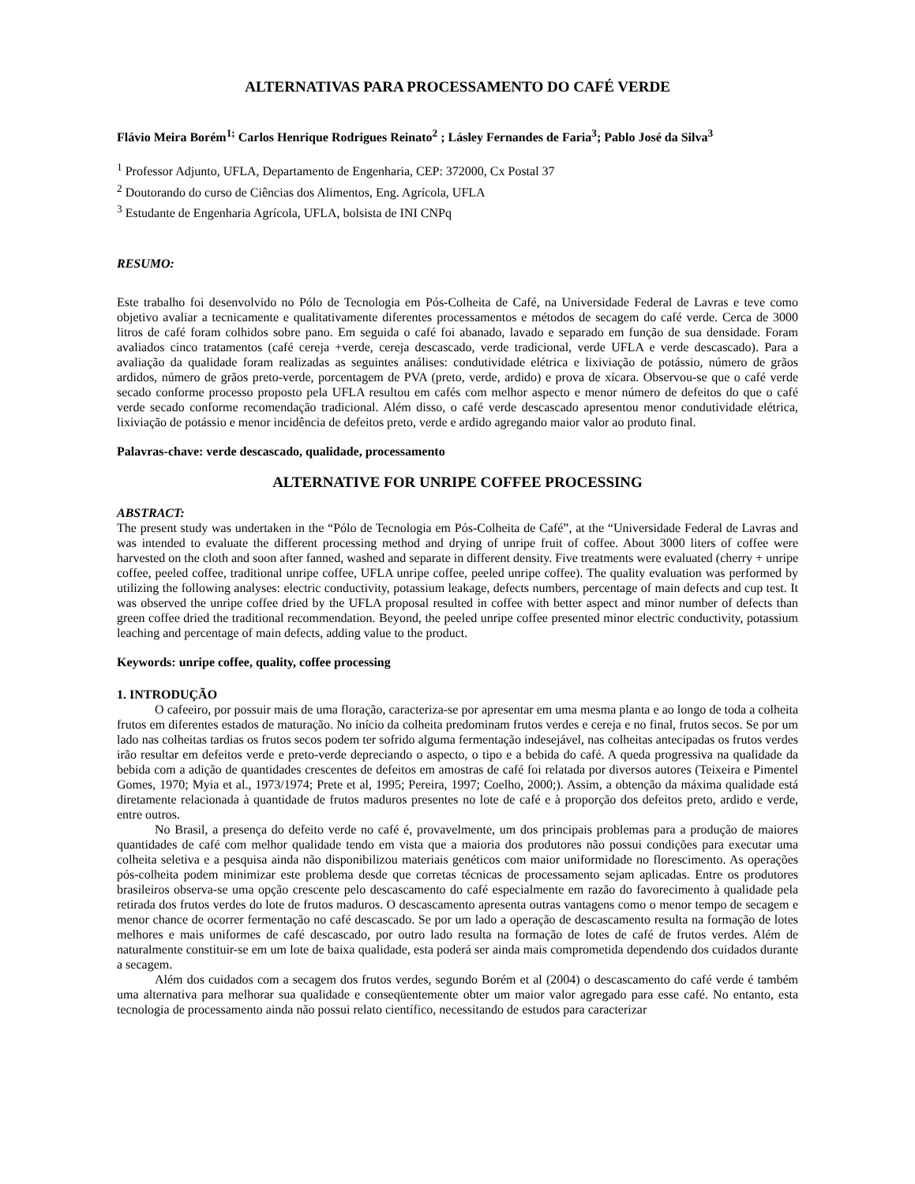ALTERNATIVAS PARA PROCESSAMENTO DO CAFÉ VERDE
Flávio Meira Borém<sup>1;</sup> Carlos Henrique Rodrigues Reinato<sup>2</sup> ; Lásley Fernandes de Faria<sup>3</sup>; Pablo José da Silva<sup>3</sup>
<sup>1</sup> Professor Adjunto, UFLA, Departamento de Engenharia, CEP: 372000, Cx Postal 37
<sup>2</sup> Doutorando do curso de Ciências dos Alimentos, Eng. Agrícola, UFLA
<sup>3</sup> Estudante de Engenharia Agrícola, UFLA, bolsista de INI CNPq
RESUMO:
Este trabalho foi desenvolvido no Pólo de Tecnologia em Pós-Colheita de Café, na Universidade Federal de Lavras e teve como objetivo avaliar a tecnicamente e qualitativamente diferentes processamentos e métodos de secagem do café verde. Cerca de 3000 litros de café foram colhidos sobre pano. Em seguida o café foi abanado, lavado e separado em função de sua densidade. Foram avaliados cinco tratamentos (café cereja +verde, cereja descascado, verde tradicional, verde UFLA e verde descascado). Para a avaliação da qualidade foram realizadas as seguintes análises: condutividade elétrica e lixiviação de potássio, número de grãos ardidos, número de grãos preto-verde, porcentagem de PVA (preto, verde, ardido) e prova de xícara. Observou-se que o café verde secado conforme processo proposto pela UFLA resultou em cafés com melhor aspecto e menor número de defeitos do que o café verde secado conforme recomendação tradicional. Além disso, o café verde descascado apresentou menor condutividade elétrica, lixiviação de potássio e menor incidência de defeitos preto, verde e ardido agregando maior valor ao produto final.
Palavras-chave: verde descascado, qualidade, processamento
ALTERNATIVE FOR UNRIPE COFFEE PROCESSING
ABSTRACT:
The present study was undertaken in the “Pólo de Tecnologia em Pós-Colheita de Café”, at the “Universidade Federal de Lavras and was intended to evaluate the different processing method and drying of unripe fruit of coffee. About 3000 liters of coffee were harvested on the cloth and soon after fanned, washed and separate in different density. Five treatments were evaluated (cherry + unripe coffee, peeled coffee, traditional unripe coffee, UFLA unripe coffee, peeled unripe coffee). The quality evaluation was performed by utilizing the following analyses: electric conductivity, potassium leakage, defects numbers, percentage of main defects and cup test. It was observed the unripe coffee dried by the UFLA proposal resulted in coffee with better aspect and minor number of defects than green coffee dried the traditional recommendation. Beyond, the peeled unripe coffee presented minor electric conductivity, potassium leaching and percentage of main defects, adding value to the product.
Keywords: unripe coffee, quality, coffee processing
1. INTRODUÇÃO
O cafeeiro, por possuir mais de uma floração, caracteriza-se por apresentar em uma mesma planta e ao longo de toda a colheita frutos em diferentes estados de maturação. No início da colheita predominam frutos verdes e cereja e no final, frutos secos. Se por um lado nas colheitas tardias os frutos secos podem ter sofrido alguma fermentação indesejável, nas colheitas antecipadas os frutos verdes irão resultar em defeitos verde e preto-verde depreciando o aspecto, o tipo e a bebida do café. A queda progressiva na qualidade da bebida com a adição de quantidades crescentes de defeitos em amostras de café foi relatada por diversos autores (Teixeira e Pimentel Gomes, 1970; Myia et al., 1973/1974; Prete et al, 1995; Pereira, 1997; Coelho, 2000;). Assim, a obtenção da máxima qualidade está diretamente relacionada à quantidade de frutos maduros presentes no lote de café e à proporção dos defeitos preto, ardido e verde, entre outros.
No Brasil, a presença do defeito verde no café é, provavelmente, um dos principais problemas para a produção de maiores quantidades de café com melhor qualidade tendo em vista que a maioria dos produtores não possui condições para executar uma colheita seletiva e a pesquisa ainda não disponibilizou materiais genéticos com maior uniformidade no florescimento. As operações pós-colheita podem minimizar este problema desde que corretas técnicas de processamento sejam aplicadas. Entre os produtores brasileiros observa-se uma opção crescente pelo descascamento do café especialmente em razão do favorecimento à qualidade pela retirada dos frutos verdes do lote de frutos maduros. O descascamento apresenta outras vantagens como o menor tempo de secagem e menor chance de ocorrer fermentação no café descascado. Se por um lado a operação de descascamento resulta na formação de lotes melhores e mais uniformes de café descascado, por outro lado resulta na formação de lotes de café de frutos verdes. Além de naturalmente constituir-se em um lote de baixa qualidade, esta poderá ser ainda mais comprometida dependendo dos cuidados durante a secagem.
Além dos cuidados com a secagem dos frutos verdes, segundo Borém et al (2004) o descascamento do café verde é também uma alternativa para melhorar sua qualidade e conseqüentemente obter um maior valor agregado para esse café. No entanto, esta tecnologia de processamento ainda não possui relato científico, necessitando de estudos para caracterizar